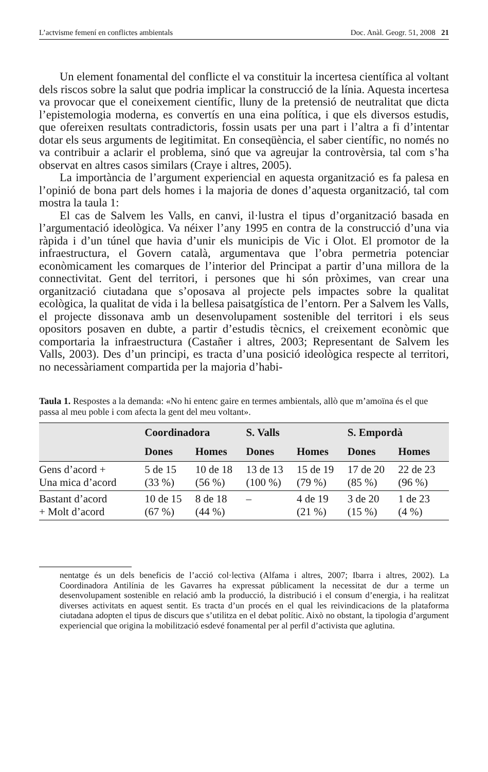L’actvisme femení en conflictes ambientals Doc. Anàl. Geogr. 51, 2008 21
Un element fonamental del conflicte el va constituir la incertesa científica al voltant dels riscos sobre la salut que podria implicar la construcció de la línia. Aquesta incertesa va provocar que el coneixement científic, lluny de la pretensió de neutralitat que dicta l’epistemologia moderna, es convertís en una eina política, i que els diversos estudis, que ofereixen resultats contradictoris, fossin usats per una part i l’altra a fi d’intentar dotar els seus arguments de legitimitat. En conseqüència, el saber científic, no només no va contribuir a aclarir el problema, sinó que va agreujar la controvèrsia, tal com s’ha observat en altres casos similars (Craye i altres, 2005).
La importància de l’argument experiencial en aquesta organització es fa palesa en l’opinió de bona part dels homes i la majoria de dones d’aquesta organització, tal com mostra la taula 1:
El cas de Salvem les Valls, en canvi, il·lustra el tipus d’organització basada en l’argumentació ideològica. Va néixer l’any 1995 en contra de la construcció d’una via ràpida i d’un túnel que havia d’unir els municipis de Vic i Olot. El promotor de la infraestructura, el Govern català, argumentava que l’obra permetria potenciar econòmicament les comarques de l’interior del Principat a partir d’una millora de la connectivitat. Gent del territori, i persones que hi són pròximes, van crear una organització ciutadana que s’oposava al projecte pels impactes sobre la qualitat ecològica, la qualitat de vida i la bellesa paisatgística de l’entorn. Per a Salvem les Valls, el projecte dissonava amb un desenvolupament sostenible del territori i els seus opositors posaven en dubte, a partir d’estudis tècnics, el creixement econòmic que comportaria la infraestructura (Castañer i altres, 2003; Representant de Salvem les Valls, 2003). Des d’un principi, es tracta d’una posició ideològica respecte al territori, no necessàriament compartida per la majoria d’habi-
Taula 1. Respostes a la demanda: «No hi entenc gaire en termes ambientals, allò que m’amoïna és el que passa al meu poble i com afecta la gent del meu voltant».
| | Coordinadora | | S. Valls | | S. Empordà | |
| --- | --- | --- | --- | --- | --- | --- |
| | Dones | Homes | Dones | Homes | Dones | Homes |
| Gens d’acord + Una mica d’acord | 5 de 15 (33 %) | 10 de 18 (56 %) | 13 de 13 (100 %) | 15 de 19 (79 %) | 17 de 20 (85 %) | 22 de 23 (96 %) |
| Bastant d’acord + Molt d’acord | 10 de 15 (67 %) | 8 de 18 (44 %) | – | 4 de 19 (21 %) | 3 de 20 (15 %) | 1 de 23 (4 %) |
nentatge és un dels beneficis de l’acció col·lectiva (Alfama i altres, 2007; Ibarra i altres, 2002). La Coordinadora Antilínia de les Gavarres ha expressat públicament la necessitat de dur a terme un desenvolupament sostenible en relació amb la producció, la distribució i el consum d’energia, i ha realitzat diverses activitats en aquest sentit. Es tracta d’un procés en el qual les reivindicacions de la plataforma ciutadana adopten el tipus de discurs que s’utilitza en el debat polític. Això no obstant, la tipologia d’argument experiencial que origina la mobilització esdevé fonamental per al perfil d’activista que aglutina.